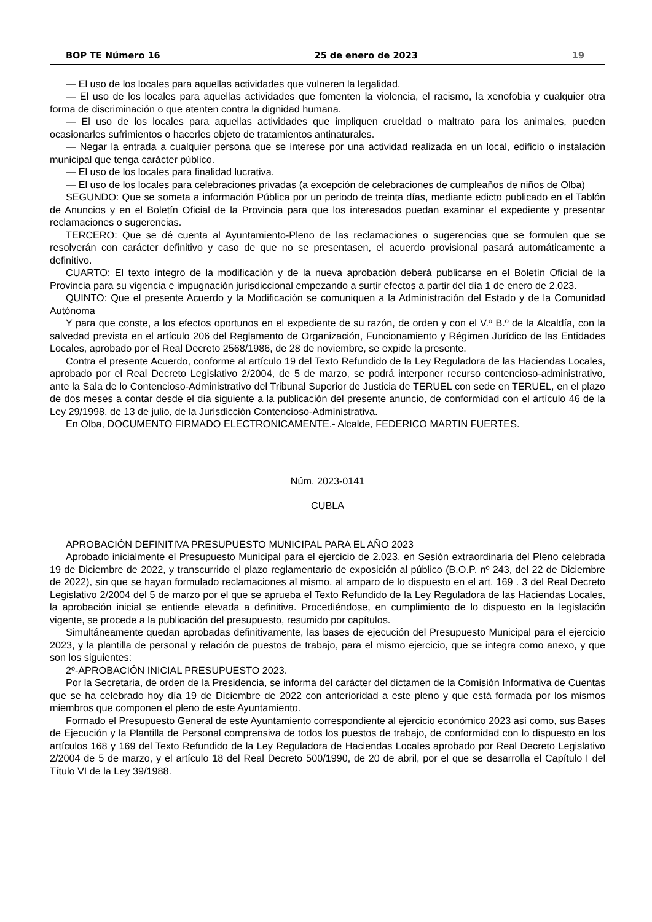BOP TE Número 16 25 de enero de 2023 19
— El uso de los locales para aquellas actividades que vulneren la legalidad.
— El uso de los locales para aquellas actividades que fomenten la violencia, el racismo, la xenofobia y cualquier otra forma de discriminación o que atenten contra la dignidad humana.
— El uso de los locales para aquellas actividades que impliquen crueldad o maltrato para los animales, pueden ocasionarles sufrimientos o hacerles objeto de tratamientos antinaturales.
— Negar la entrada a cualquier persona que se interese por una actividad realizada en un local, edificio o instalación municipal que tenga carácter público.
— El uso de los locales para finalidad lucrativa.
— El uso de los locales para celebraciones privadas (a excepción de celebraciones de cumpleaños de niños de Olba)
SEGUNDO: Que se someta a información Pública por un periodo de treinta días, mediante edicto publicado en el Tablón de Anuncios y en el Boletín Oficial de la Provincia para que los interesados puedan examinar el expediente y presentar reclamaciones o sugerencias.
TERCERO: Que se dé cuenta al Ayuntamiento-Pleno de las reclamaciones o sugerencias que se formulen que se resolverán con carácter definitivo y caso de que no se presentasen, el acuerdo provisional pasará automáticamente a definitivo.
CUARTO: El texto íntegro de la modificación y de la nueva aprobación deberá publicarse en el Boletín Oficial de la Provincia para su vigencia e impugnación jurisdiccional empezando a surtir efectos a partir del día 1 de enero de 2.023.
QUINTO: Que el presente Acuerdo y la Modificación se comuniquen a la Administración del Estado y de la Comunidad Autónoma
Y para que conste, a los efectos oportunos en el expediente de su razón, de orden y con el V.º B.º de la Alcaldía, con la salvedad prevista en el artículo 206 del Reglamento de Organización, Funcionamiento y Régimen Jurídico de las Entidades Locales, aprobado por el Real Decreto 2568/1986, de 28 de noviembre, se expide la presente.
Contra el presente Acuerdo, conforme al artículo 19 del Texto Refundido de la Ley Reguladora de las Haciendas Locales, aprobado por el Real Decreto Legislativo 2/2004, de 5 de marzo, se podrá interponer recurso contencioso-administrativo, ante la Sala de lo Contencioso-Administrativo del Tribunal Superior de Justicia de TERUEL con sede en TERUEL, en el plazo de dos meses a contar desde el día siguiente a la publicación del presente anuncio, de conformidad con el artículo 46 de la Ley 29/1998, de 13 de julio, de la Jurisdicción Contencioso-Administrativa.
En Olba, DOCUMENTO FIRMADO ELECTRONICAMENTE.- Alcalde, FEDERICO MARTIN FUERTES.
Núm. 2023-0141
CUBLA
APROBACIÓN DEFINITIVA PRESUPUESTO MUNICIPAL PARA EL AÑO 2023
Aprobado inicialmente el Presupuesto Municipal para el ejercicio de 2.023, en Sesión extraordinaria del Pleno celebrada 19 de Diciembre de 2022, y transcurrido el plazo reglamentario de exposición al público (B.O.P. nº 243, del 22 de Diciembre de 2022), sin que se hayan formulado reclamaciones al mismo, al amparo de lo dispuesto en el art. 169 . 3 del Real Decreto Legislativo 2/2004 del 5 de marzo por el que se aprueba el Texto Refundido de la Ley Reguladora de las Haciendas Locales, la aprobación inicial se entiende elevada a definitiva. Procediéndose, en cumplimiento de lo dispuesto en la legislación vigente, se procede a la publicación del presupuesto, resumido por capítulos.
Simultáneamente quedan aprobadas definitivamente, las bases de ejecución del Presupuesto Municipal para el ejercicio 2023, y la plantilla de personal y relación de puestos de trabajo, para el mismo ejercicio, que se integra como anexo, y que son los siguientes:
2º-APROBACIÓN INICIAL PRESUPUESTO 2023.
Por la Secretaria, de orden de la Presidencia, se informa del carácter del dictamen de la Comisión Informativa de Cuentas que se ha celebrado hoy día 19 de Diciembre de 2022 con anterioridad a este pleno y que está formada por los mismos miembros que componen el pleno de este Ayuntamiento.
Formado el Presupuesto General de este Ayuntamiento correspondiente al ejercicio económico 2023 así como, sus Bases de Ejecución y la Plantilla de Personal comprensiva de todos los puestos de trabajo, de conformidad con lo dispuesto en los artículos 168 y 169 del Texto Refundido de la Ley Reguladora de Haciendas Locales aprobado por Real Decreto Legislativo 2/2004 de 5 de marzo, y el artículo 18 del Real Decreto 500/1990, de 20 de abril, por el que se desarrolla el Capítulo I del Título VI de la Ley 39/1988.